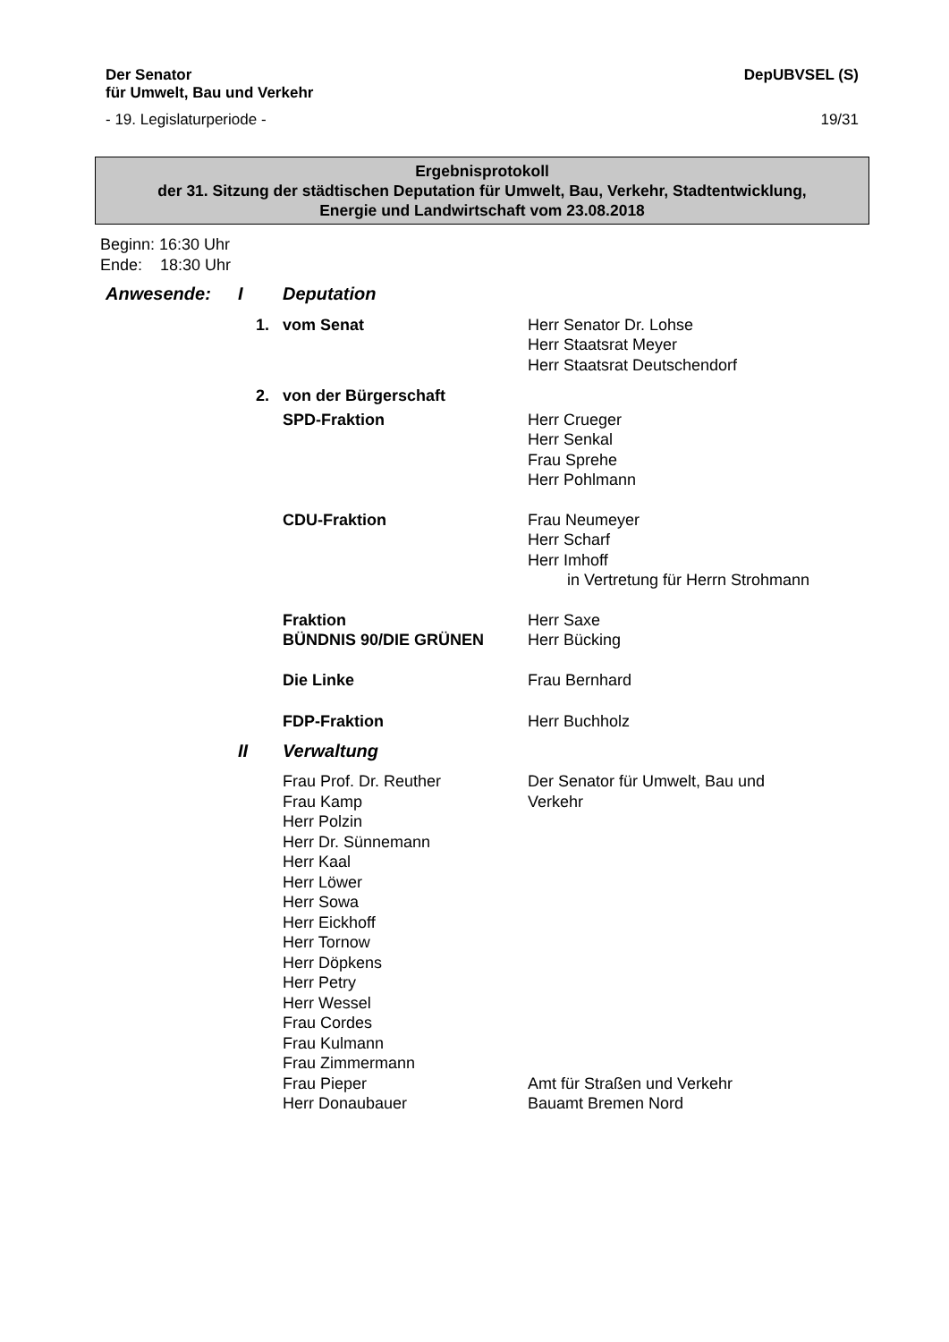Der Senator
für Umwelt, Bau und Verkehr
DepUBVSEL (S)
- 19. Legislaturperiode - 19/31
Ergebnisprotokoll
der 31. Sitzung der städtischen Deputation für Umwelt, Bau, Verkehr, Stadtentwicklung,
Energie und Landwirtschaft vom 23.08.2018
Beginn: 16:30 Uhr
Ende: 18:30 Uhr
| Anwesende: | I | Deputation | |
| | 1. | vom Senat | Herr Senator Dr. Lohse Herr Staatsrat Meyer Herr Staatsrat Deutschendorf |
| | 2. | von der Bürgerschaft | |
| | | SPD-Fraktion | Herr Crueger Herr Senkal Frau Sprehe Herr Pohlmann |
| | | CDU-Fraktion | Frau Neumeyer Herr Scharf Herr Imhoff in Vertretung für Herrn Strohmann |
| | | Fraktion BÜNDNIS 90/DIE GRÜNEN | Herr Saxe Herr Bücking |
| | | Die Linke | Frau Bernhard |
| | | FDP-Fraktion | Herr Buchholz |
| | II | Verwaltung | |
| | | Frau Prof. Dr. Reuther Frau Kamp Herr Polzin Herr Dr. Sünnemann Herr Kaal Herr Löwer Herr Sowa Herr Eickhoff Herr Tornow Herr Döpkens Herr Petry Herr Wessel Frau Cordes Frau Kulmann Frau Zimmermann | Der Senator für Umwelt, Bau und Verkehr |
| | | Frau Pieper | Amt für Straßen und Verkehr |
| | | Herr Donaubauer | Bauamt Bremen Nord |